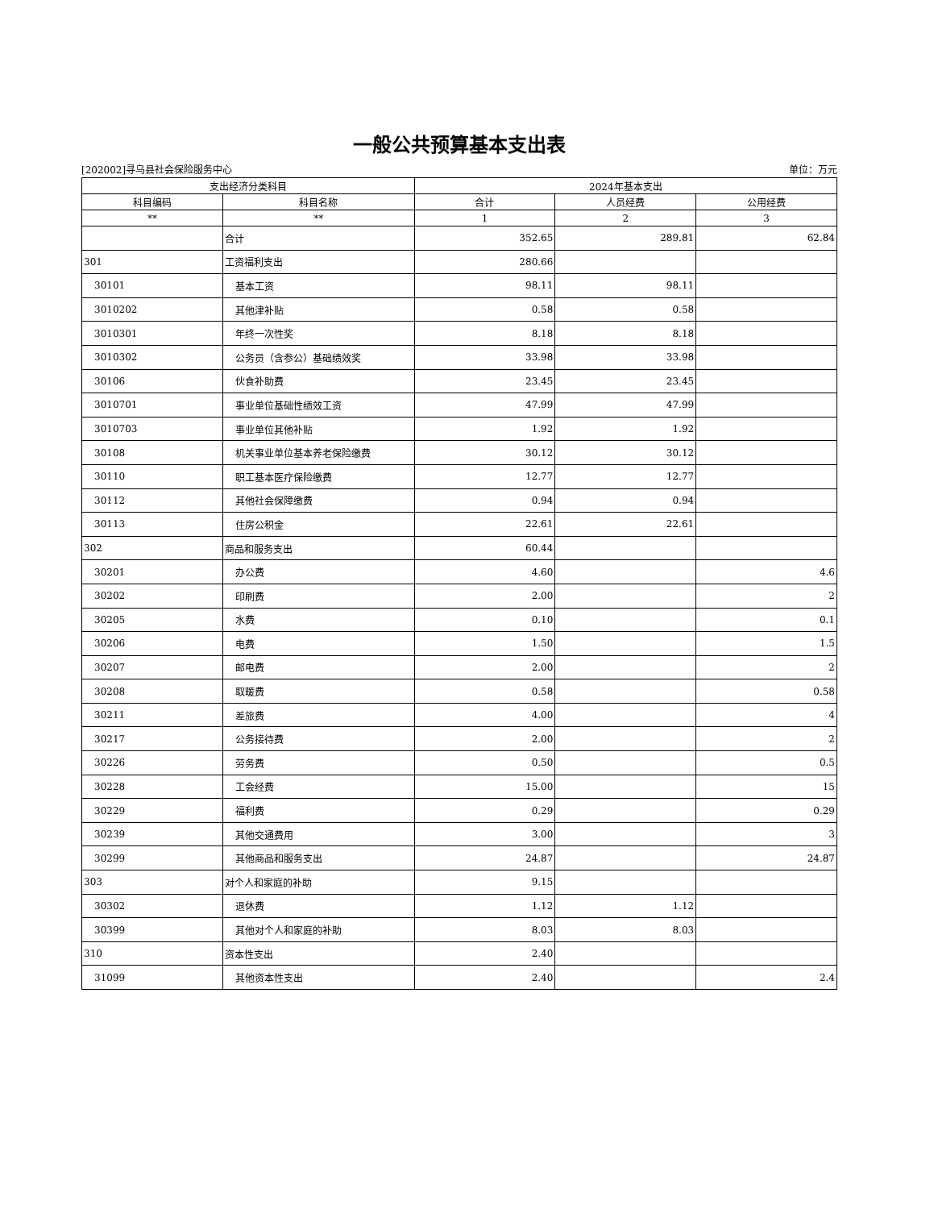一般公共预算基本支出表
[202002]寻乌县社会保险服务中心 单位：万元
| 支出经济分类科目 | | 2024年基本支出 | | |
| --- | --- | --- | --- | --- |
| 科目编码 | 科目名称 | 合计 | 人员经费 | 公用经费 |
| ** | ** | 1 | 2 | 3 |
| | 合计 | 352.65 | 289.81 | 62.84 |
| 301 | 工资福利支出 | 280.66 | | |
| 30101 | 基本工资 | 98.11 | 98.11 | |
| 3010202 | 其他津补贴 | 0.58 | 0.58 | |
| 3010301 | 年终一次性奖 | 8.18 | 8.18 | |
| 3010302 | 公务员（含参公）基础绩效奖 | 33.98 | 33.98 | |
| 30106 | 伙食补助费 | 23.45 | 23.45 | |
| 3010701 | 事业单位基础性绩效工资 | 47.99 | 47.99 | |
| 3010703 | 事业单位其他补贴 | 1.92 | 1.92 | |
| 30108 | 机关事业单位基本养老保险缴费 | 30.12 | 30.12 | |
| 30110 | 职工基本医疗保险缴费 | 12.77 | 12.77 | |
| 30112 | 其他社会保障缴费 | 0.94 | 0.94 | |
| 30113 | 住房公积金 | 22.61 | 22.61 | |
| 302 | 商品和服务支出 | 60.44 | | |
| 30201 | 办公费 | 4.60 | | 4.6 |
| 30202 | 印刷费 | 2.00 | | 2 |
| 30205 | 水费 | 0.10 | | 0.1 |
| 30206 | 电费 | 1.50 | | 1.5 |
| 30207 | 邮电费 | 2.00 | | 2 |
| 30208 | 取暖费 | 0.58 | | 0.58 |
| 30211 | 差旅费 | 4.00 | | 4 |
| 30217 | 公务接待费 | 2.00 | | 2 |
| 30226 | 劳务费 | 0.50 | | 0.5 |
| 30228 | 工会经费 | 15.00 | | 15 |
| 30229 | 福利费 | 0.29 | | 0.29 |
| 30239 | 其他交通费用 | 3.00 | | 3 |
| 30299 | 其他商品和服务支出 | 24.87 | | 24.87 |
| 303 | 对个人和家庭的补助 | 9.15 | | |
| 30302 | 退休费 | 1.12 | 1.12 | |
| 30399 | 其他对个人和家庭的补助 | 8.03 | 8.03 | |
| 310 | 资本性支出 | 2.40 | | |
| 31099 | 其他资本性支出 | 2.40 | | 2.4 |